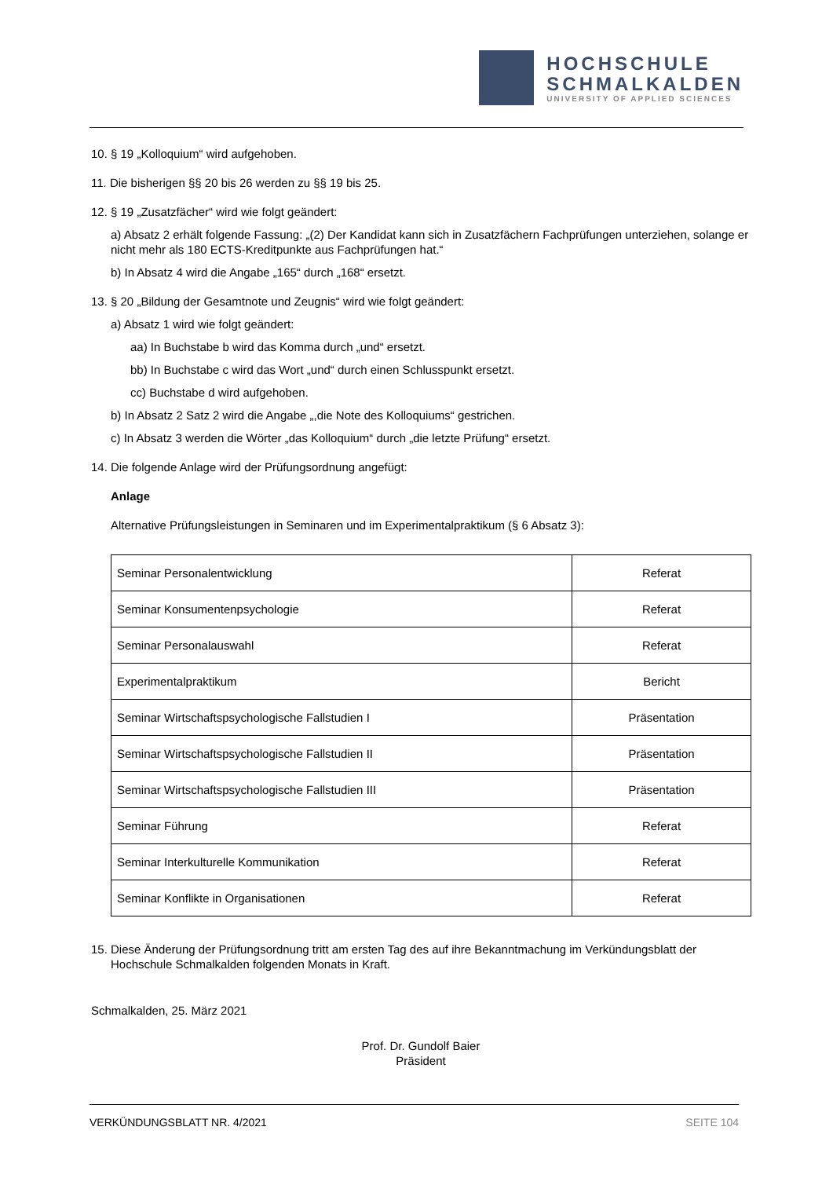HOCHSCHULE
SCHMALKALDEN
UNIVERSITY OF APPLIED SCIENCES
10. § 19 „Kolloquium“ wird aufgehoben.
11. Die bisherigen §§ 20 bis 26 werden zu §§ 19 bis 25.
12. § 19 „Zusatzfächer“ wird wie folgt geändert:
a) Absatz 2 erhält folgende Fassung: „(2) Der Kandidat kann sich in Zusatzfächern Fachprüfungen unterziehen, solange er nicht mehr als 180 ECTS-Kreditpunkte aus Fachprüfungen hat.“
b) In Absatz 4 wird die Angabe „165“ durch „168“ ersetzt.
13. § 20 „Bildung der Gesamtnote und Zeugnis“ wird wie folgt geändert:
a) Absatz 1 wird wie folgt geändert:
aa) In Buchstabe b wird das Komma durch „und“ ersetzt.
bb) In Buchstabe c wird das Wort „und“ durch einen Schlusspunkt ersetzt.
cc) Buchstabe d wird aufgehoben.
b) In Absatz 2 Satz 2 wird die Angabe „,die Note des Kolloquiums“ gestrichen.
c) In Absatz 3 werden die Wörter „das Kolloquium“ durch „die letzte Prüfung“ ersetzt.
14. Die folgende Anlage wird der Prüfungsordnung angefügt:
Anlage
Alternative Prüfungsleistungen in Seminaren und im Experimentalpraktikum (§ 6 Absatz 3):
| Seminar Personalentwicklung | Referat |
| Seminar Konsumentenpsychologie | Referat |
| Seminar Personalauswahl | Referat |
| Experimentalpraktikum | Bericht |
| Seminar Wirtschaftspsychologische Fallstudien I | Präsentation |
| Seminar Wirtschaftspsychologische Fallstudien II | Präsentation |
| Seminar Wirtschaftspsychologische Fallstudien III | Präsentation |
| Seminar Führung | Referat |
| Seminar Interkulturelle Kommunikation | Referat |
| Seminar Konflikte in Organisationen | Referat |
15. Diese Änderung der Prüfungsordnung tritt am ersten Tag des auf ihre Bekanntmachung im Verkündungsblatt der Hochschule Schmalkalden folgenden Monats in Kraft.
Schmalkalden, 25. März 2021
Prof. Dr. Gundolf Baier
Präsident
VERKÜNDUNGSBLATT NR. 4/2021 SEITE 104